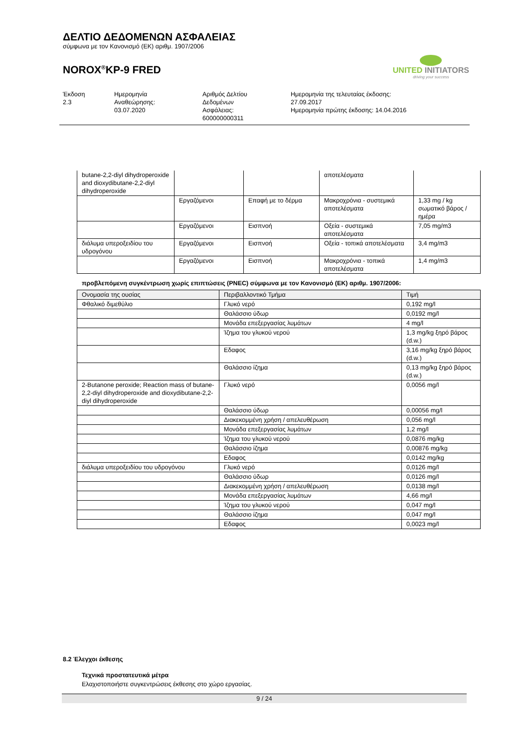ΔΕΛΤΙΟ ΔΕΔΟΜΕΝΩΝ ΑΣΦΑΛΕΙΑΣ
σύμφωνα με τον Κανονισμό (ΕΚ) αριθμ. 1907/2006
NOROX<sup>®</sup>KP-9 FRED
UNITED INITIATORS
driving your success
Έκδοση
2.3
Ημερομηνία
Αναθεώρησης:
03.07.2020
Αριθμός Δελτίου
Δεδομένων
Ασφάλειας:
600000000311
Ημερομηνία της τελευταίας έκδοσης:
27.09.2017
Ημερομηνία πρώτης έκδοσης: 14.04.2016
| butane-2,2-diyl dihydroperoxide and dioxydibutane-2,2-diyl dihydroperoxide | | | αποτελέσματα | |
| | Εργαζόμενοι | Επαφή με το δέρμα | Μακροχρόνια - συστεμικά αποτελέσματα | 1,33 mg / kg σωματικό βάρος / ημέρα |
| | Εργαζόμενοι | Εισπνοή | Οξεία - συστεμικά αποτελέσματα | 7,05 mg/m3 |
| διάλυμα υπεροξειδίου του υδρογόνου | Εργαζόμενοι | Εισπνοή | Οξεία - τοπικά αποτελέσματα | 3,4 mg/m3 |
| | Εργαζόμενοι | Εισπνοή | Μακροχρόνια - τοπικά αποτελέσματα | 1,4 mg/m3 |
προβλεπόμενη συγκέντρωση χωρίς επιπτώσεις (PNEC) σύμφωνα με τον Κανονισμό (ΕΚ) αριθμ. 1907/2006:
| Ονομασία της ουσίας | Περιβαλλοντικό Τμήμα | Τιμή |
| --- | --- | --- |
| Φθαλικό διμεθύλιο | Γλυκό νερό | 0,192 mg/l |
| | Θαλάσσιο ύδωρ | 0,0192 mg/l |
| | Μονάδα επεξεργασίας λυμάτων | 4 mg/l |
| | Ίζημα του γλυκού νερού | 1,3 mg/kg ξηρό βάρος (d.w.) |
| | Εδαφος | 3,16 mg/kg ξηρό βάρος (d.w.) |
| | Θαλάσσιο ίζημα | 0,13 mg/kg ξηρό βάρος (d.w.) |
| 2-Butanone peroxide; Reaction mass of butane-2,2-diyl dihydroperoxide and dioxydibutane-2,2-diyl dihydroperoxide | Γλυκό νερό | 0,0056 mg/l |
| | Θαλάσσιο ύδωρ | 0,00056 mg/l |
| | Διακεκομμένη χρήση / απελευθέρωση | 0,056 mg/l |
| | Μονάδα επεξεργασίας λυμάτων | 1,2 mg/l |
| | Ίζημα του γλυκού νερού | 0,0876 mg/kg |
| | Θαλάσσιο ίζημα | 0,00876 mg/kg |
| | Εδαφος | 0,0142 mg/kg |
| διάλυμα υπεροξειδίου του υδρογόνου | Γλυκό νερό | 0,0126 mg/l |
| | Θαλάσσιο ύδωρ | 0,0126 mg/l |
| | Διακεκομμένη χρήση / απελευθέρωση | 0,0138 mg/l |
| | Μονάδα επεξεργασίας λυμάτων | 4,66 mg/l |
| | Ίζημα του γλυκού νερού | 0,047 mg/l |
| | Θαλάσσιο ίζημα | 0,047 mg/l |
| | Εδαφος | 0,0023 mg/l |
8.2 Έλεγχοι έκθεσης
Τεχνικά προστατευτικά μέτρα
Ελαχιστοποιήστε συγκεντρώσεις έκθεσης στο χώρο εργασίας.
9 / 24